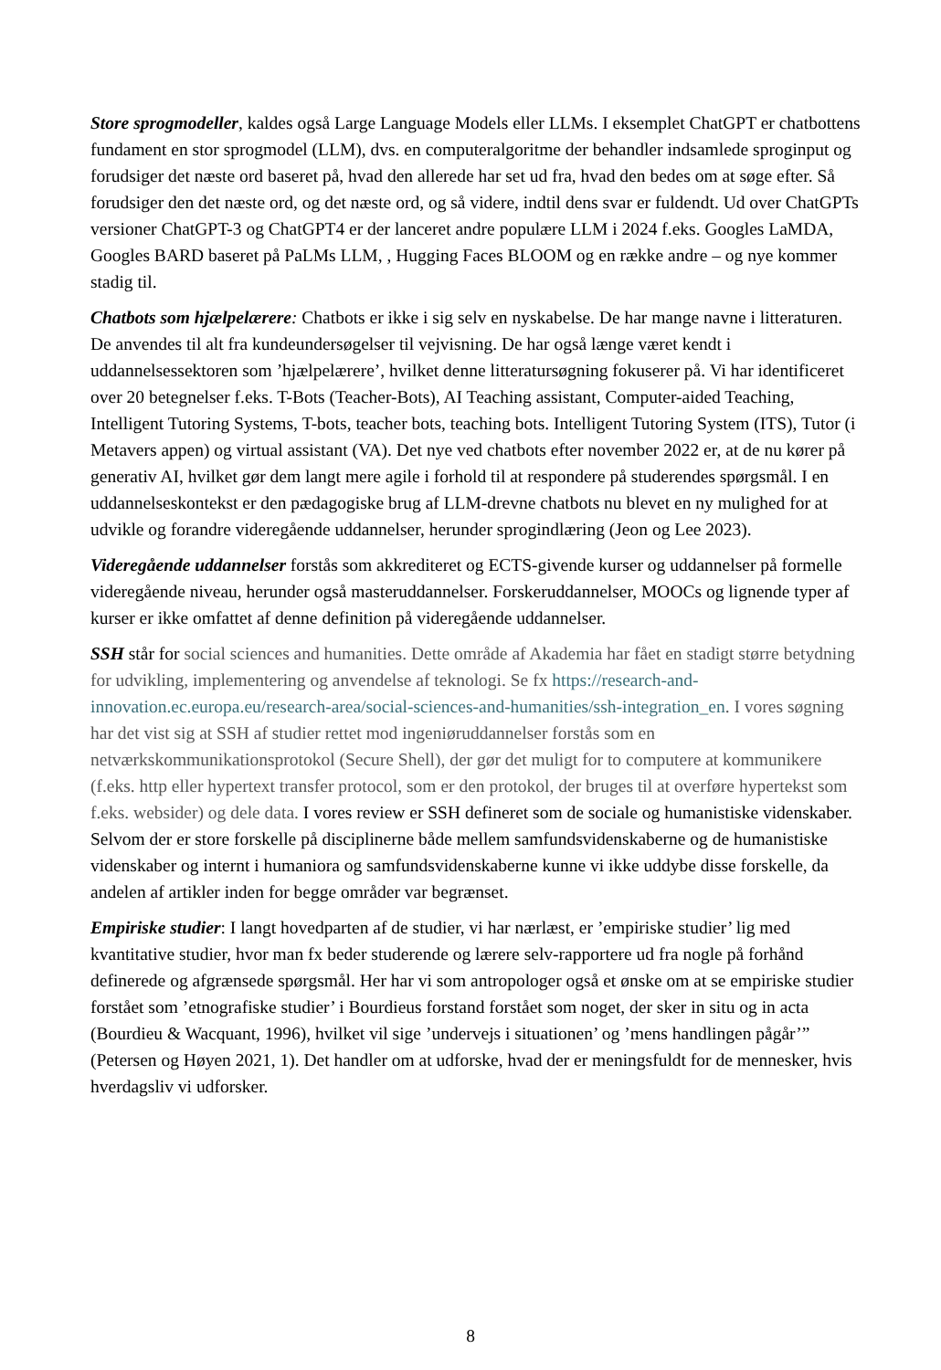Store sprogmodeller, kaldes også Large Language Models eller LLMs. I eksemplet ChatGPT er chatbottens fundament en stor sprogmodel (LLM), dvs. en computeralgoritme der behandler indsamlede sproginput og forudsiger det næste ord baseret på, hvad den allerede har set ud fra, hvad den bedes om at søge efter. Så forudsiger den det næste ord, og det næste ord, og så videre, indtil dens svar er fuldendt. Ud over ChatGPTs versioner ChatGPT-3 og ChatGPT4 er der lanceret andre populære LLM i 2024 f.eks. Googles LaMDA, Googles BARD baseret på PaLMs LLM, , Hugging Faces BLOOM og en række andre – og nye kommer stadig til.
Chatbots som hjælpelærere: Chatbots er ikke i sig selv en nyskabelse. De har mange navne i litteraturen. De anvendes til alt fra kundeundersøgelser til vejvisning. De har også længe været kendt i uddannelsessektoren som ’hjælpelærere’, hvilket denne litteratursøgning fokuserer på. Vi har identificeret over 20 betegnelser f.eks. T-Bots (Teacher-Bots), AI Teaching assistant, Computer-aided Teaching, Intelligent Tutoring Systems, T-bots, teacher bots, teaching bots. Intelligent Tutoring System (ITS), Tutor (i Metavers appen) og virtual assistant (VA). Det nye ved chatbots efter november 2022 er, at de nu kører på generativ AI, hvilket gør dem langt mere agile i forhold til at respondere på studerendes spørgsmål. I en uddannelseskontekst er den pædagogiske brug af LLM-drevne chatbots nu blevet en ny mulighed for at udvikle og forandre videregående uddannelser, herunder sprogindlæring (Jeon og Lee 2023).
Videregående uddannelser forstås som akkrediteret og ECTS-givende kurser og uddannelser på formelle videregående niveau, herunder også masteruddannelser. Forskeruddannelser, MOOCs og lignende typer af kurser er ikke omfattet af denne definition på videregående uddannelser.
SSH står for social sciences and humanities. Dette område af Akademia har fået en stadigt større betydning for udvikling, implementering og anvendelse af teknologi. Se fx https://research-and-innovation.ec.europa.eu/research-area/social-sciences-and-humanities/ssh-integration_en. I vores søgning har det vist sig at SSH af studier rettet mod ingeniøruddannelser forstås som en netværkskommunikationsprotokol (Secure Shell), der gør det muligt for to computere at kommunikere (f.eks. http eller hypertext transfer protocol, som er den protokol, der bruges til at overføre hypertekst som f.eks. websider) og dele data. I vores review er SSH defineret som de sociale og humanistiske videnskaber. Selvom der er store forskelle på disciplinerne både mellem samfundsvidenskaberne og de humanistiske videnskaber og internt i humaniora og samfundsvidenskaberne kunne vi ikke uddybe disse forskelle, da andelen af artikler inden for begge områder var begrænset.
Empiriske studier: I langt hovedparten af de studier, vi har nærlæst, er ’empiriske studier’ lig med kvantitative studier, hvor man fx beder studerende og lærere selv-rapportere ud fra nogle på forhånd definerede og afgrænsede spørgsmål. Her har vi som antropologer også et ønske om at se empiriske studier forstået som ’etnografiske studier’ i Bourdieus forstand forstået som noget, der sker in situ og in acta (Bourdieu & Wacquant, 1996), hvilket vil sige ’undervejs i situationen’ og ’mens handlingen pågår’” (Petersen og Høyen 2021, 1). Det handler om at udforske, hvad der er meningsfuldt for de mennesker, hvis hverdagsliv vi udforsker.
8